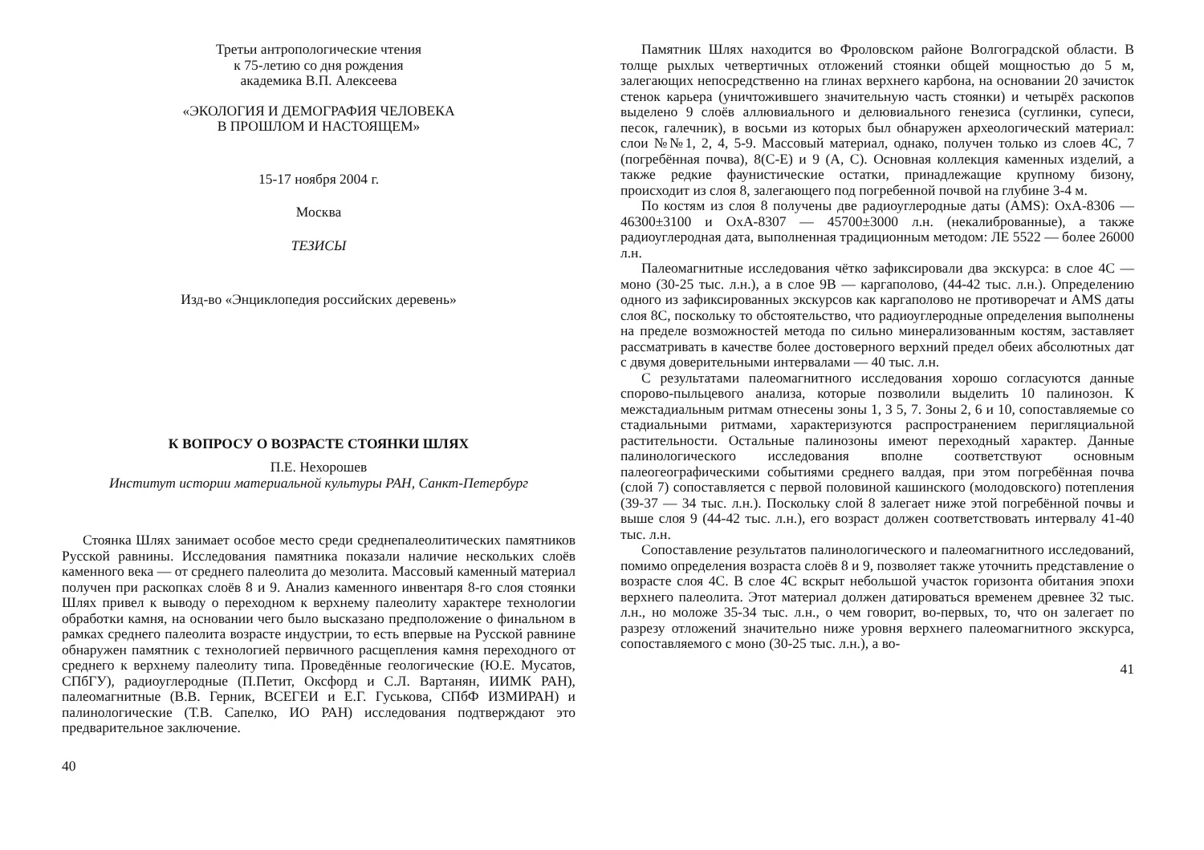Третьи антропологические чтения
к 75-летию со дня рождения
академика В.П. Алексеева
«ЭКОЛОГИЯ И ДЕМОГРАФИЯ ЧЕЛОВЕКА
В ПРОШЛОМ И НАСТОЯЩЕМ»
15-17 ноября 2004 г.
Москва
ТЕЗИСЫ
Изд-во «Энциклопедия российских деревень»
К ВОПРОСУ О ВОЗРАСТЕ СТОЯНКИ ШЛЯХ
П.Е. Нехорошев
Институт истории материальной культуры РАН, Санкт-Петербург
Стоянка Шлях занимает особое место среди среднепалеолитических памятников Русской равнины. Исследования памятника показали наличие нескольких слоёв каменного века — от среднего палеолита до мезолита. Массовый каменный материал получен при раскопках слоёв 8 и 9. Анализ каменного инвентаря 8-го слоя стоянки Шлях привел к выводу о переходном к верхнему палеолиту характере технологии обработки камня, на основании чего было высказано предположение о финальном в рамках среднего палеолита возрасте индустрии, то есть впервые на Русской равнине обнаружен памятник с технологией первичного расщепления камня переходного от среднего к верхнему палеолиту типа. Проведённые геологические (Ю.Е. Мусатов, СПбГУ), радиоуглеродные (П.Петит, Оксфорд и С.Л. Вартанян, ИИМК РАН), палеомагнитные (В.В. Герник, ВСЕГЕИ и Е.Г. Гуськова, СПбФ ИЗМИРАН) и палинологические (Т.В. Сапелко, ИО РАН) исследования подтверждают это предварительное заключение.
40
Памятник Шлях находится во Фроловском районе Волгоградской области. В толще рыхлых четвертичных отложений стоянки общей мощностью до 5 м, залегающих непосредственно на глинах верхнего карбона, на основании 20 зачисток стенок карьера (уничтожившего значительную часть стоянки) и четырёх раскопов выделено 9 слоёв аллювиального и делювиального генезиса (суглинки, супеси, песок, галечник), в восьми из которых был обнаружен археологический материал: слои №№1, 2, 4, 5-9. Массовый материал, однако, получен только из слоев 4С, 7 (погребённая почва), 8(С-Е) и 9 (А, С). Основная коллекция каменных изделий, а также редкие фаунистические остатки, принадлежащие крупному бизону, происходит из слоя 8, залегающего под погребенной почвой на глубине 3-4 м.
По костям из слоя 8 получены две радиоуглеродные даты (AMS): OxA-8306 — 46300±3100 и OxA-8307 — 45700±3000 л.н. (некалиброванные), а также радиоуглеродная дата, выполненная традиционным методом: ЛЕ 5522 — более 26000 л.н.
Палеомагнитные исследования чётко зафиксировали два экскурса: в слое 4С — моно (30-25 тыс. л.н.), а в слое 9В — каргаполово, (44-42 тыс. л.н.). Определению одного из зафиксированных экскурсов как каргаполово не противоречат и AMS даты слоя 8С, поскольку то обстоятельство, что радиоуглеродные определения выполнены на пределе возможностей метода по сильно минерализованным костям, заставляет рассматривать в качестве более достоверного верхний предел обеих абсолютных дат с двумя доверительными интервалами — 40 тыс. л.н.
С результатами палеомагнитного исследования хорошо согласуются данные спорово-пыльцевого анализа, которые позволили выделить 10 палинозон. К межстадиальным ритмам отнесены зоны 1, 3 5, 7. Зоны 2, 6 и 10, сопоставляемые со стадиальными ритмами, характеризуются распространением перигляциальной растительности. Остальные палинозоны имеют переходный характер. Данные палинологического исследования вполне соответствуют основным палеогеографическими событиями среднего валдая, при этом погребённая почва (слой 7) сопоставляется с первой половиной кашинского (молодовского) потепления (39-37 — 34 тыс. л.н.). Поскольку слой 8 залегает ниже этой погребённой почвы и выше слоя 9 (44-42 тыс. л.н.), его возраст должен соответствовать интервалу 41-40 тыс. л.н.
Сопоставление результатов палинологического и палеомагнитного исследований, помимо определения возраста слоёв 8 и 9, позволяет также уточнить представление о возрасте слоя 4С. В слое 4С вскрыт небольшой участок горизонта обитания эпохи верхнего палеолита. Этот материал должен датироваться временем древнее 32 тыс. л.н., но моложе 35-34 тыс. л.н., о чем говорит, во-первых, то, что он залегает по разрезу отложений значительно ниже уровня верхнего палеомагнитного экскурса, сопоставляемого с моно (30-25 тыс. л.н.), а во-
41